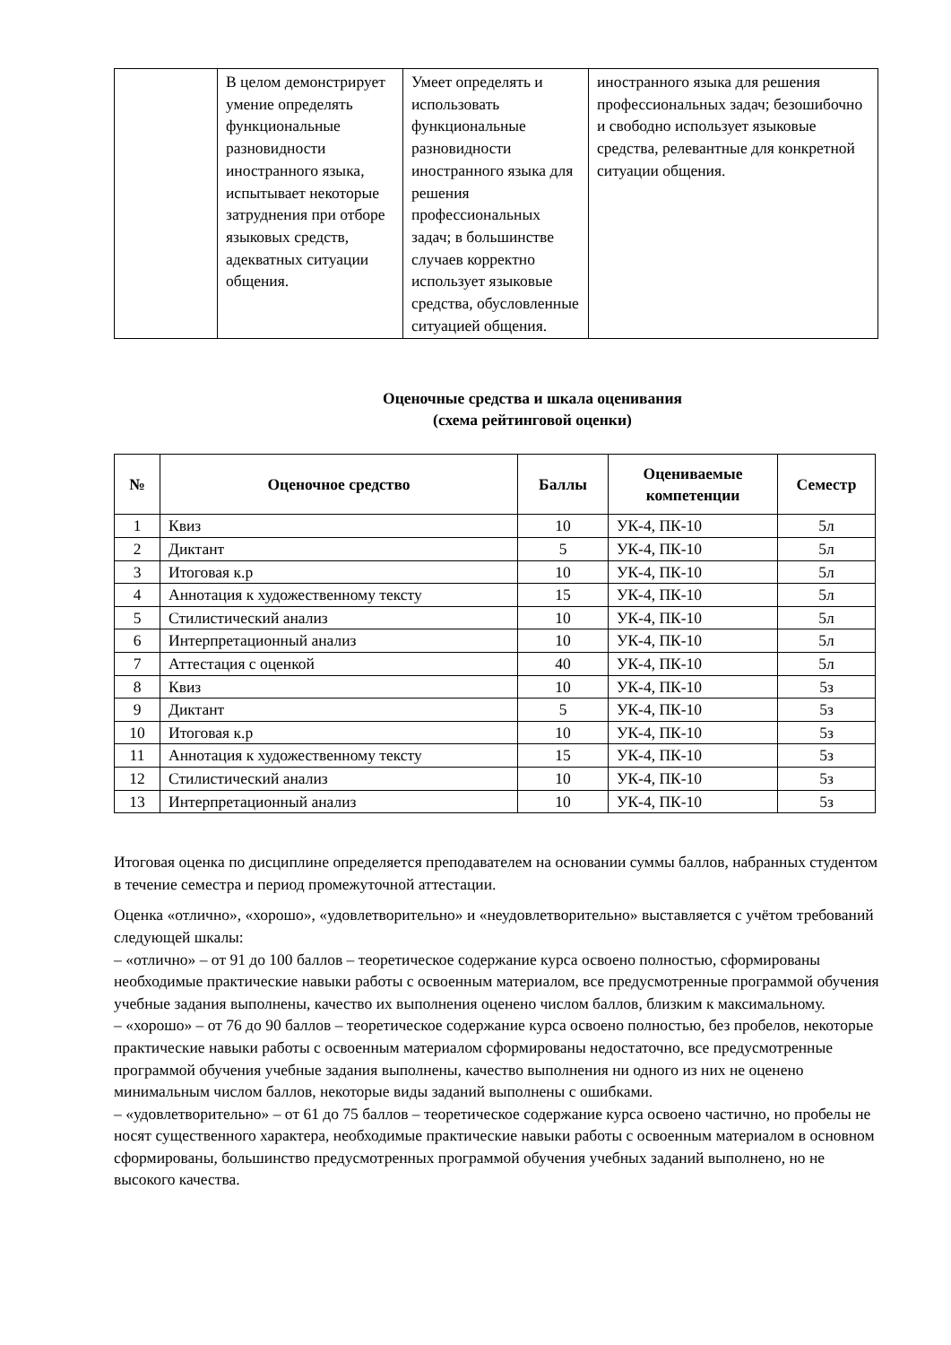| | В целом демонстрирует умение определять функциональные разновидности иностранного языка, испытывает некоторые затруднения при отборе языковых средств, адекватных ситуации общения. | Умеет определять и использовать функциональные разновидности иностранного языка для решения профессиональных задач; в большинстве случаев корректно использует языковые средства, обусловленные ситуацией общения. | иностранного языка для решения профессиональных задач; безошибочно и свободно использует языковые средства, релевантные для конкретной ситуации общения. |
Оценочные средства и шкала оценивания
(схема рейтинговой оценки)
| № | Оценочное средство | Баллы | Оцениваемые компетенции | Семестр |
| --- | --- | --- | --- | --- |
| 1 | Квиз | 10 | УК-4, ПК-10 | 5л |
| 2 | Диктант | 5 | УК-4, ПК-10 | 5л |
| 3 | Итоговая к.р | 10 | УК-4, ПК-10 | 5л |
| 4 | Аннотация к художественному тексту | 15 | УК-4, ПК-10 | 5л |
| 5 | Стилистический анализ | 10 | УК-4, ПК-10 | 5л |
| 6 | Интерпретационный анализ | 10 | УК-4, ПК-10 | 5л |
| 7 | Аттестация с оценкой | 40 | УК-4, ПК-10 | 5л |
| 8 | Квиз | 10 | УК-4, ПК-10 | 5з |
| 9 | Диктант | 5 | УК-4, ПК-10 | 5з |
| 10 | Итоговая к.р | 10 | УК-4, ПК-10 | 5з |
| 11 | Аннотация к художественному тексту | 15 | УК-4, ПК-10 | 5з |
| 12 | Стилистический анализ | 10 | УК-4, ПК-10 | 5з |
| 13 | Интерпретационный анализ | 10 | УК-4, ПК-10 | 5з |
Итоговая оценка по дисциплине определяется преподавателем на основании суммы баллов, набранных студентом в течение семестра и период промежуточной аттестации.
Оценка «отлично», «хорошо», «удовлетворительно» и «неудовлетворительно» выставляется с учётом требований следующей шкалы:
– «отлично» – от 91 до 100 баллов – теоретическое содержание курса освоено полностью, сформированы необходимые практические навыки работы с освоенным материалом, все предусмотренные программой обучения учебные задания выполнены, качество их выполнения оценено числом баллов, близким к максимальному.
– «хорошо» – от 76 до 90 баллов – теоретическое содержание курса освоено полностью, без пробелов, некоторые практические навыки работы с освоенным материалом сформированы недостаточно, все предусмотренные программой обучения учебные задания выполнены, качество выполнения ни одного из них не оценено минимальным числом баллов, некоторые виды заданий выполнены с ошибками.
– «удовлетворительно» – от 61 до 75 баллов – теоретическое содержание курса освоено частично, но пробелы не носят существенного характера, необходимые практические навыки работы с освоенным материалом в основном сформированы, большинство предусмотренных программой обучения учебных заданий выполнено, но не высокого качества.